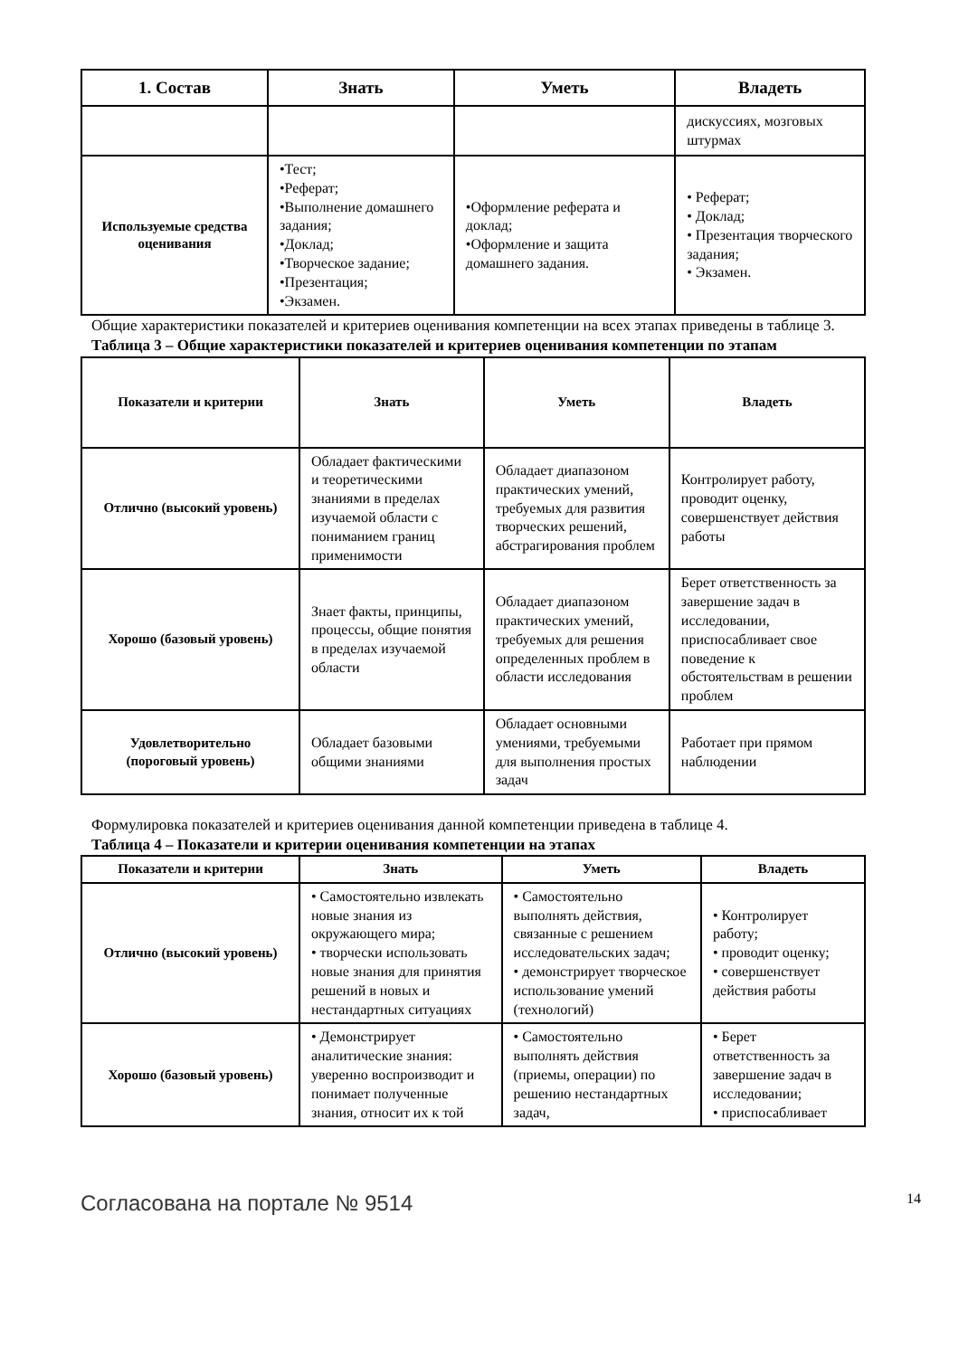| 1. Состав | Знать | Уметь | Владеть |
| --- | --- | --- | --- |
| | | | дискуссиях, мозговых штурмах |
| Используемые средства оценивания | •Тест; •Реферат; •Выполнение домашнего задания; •Доклад; •Творческое задание; •Презентация; •Экзамен. | •Оформление реферата и доклад; •Оформление и защита домашнего задания. | • Реферат; • Доклад; • Презентация творческого задания; • Экзамен. |
Общие характеристики показателей и критериев оценивания компетенции на всех этапах приведены в таблице 3.
Таблица 3 – Общие характеристики показателей и критериев оценивания компетенции по этапам
| Показатели и критерии | Знать | Уметь | Владеть |
| --- | --- | --- | --- |
| Отлично (высокий уровень) | Обладает фактическими и теоретическими знаниями в пределах изучаемой области с пониманием границ применимости | Обладает диапазоном практических умений, требуемых для развития творческих решений, абстрагирования проблем | Контролирует работу, проводит оценку, совершенствует действия работы |
| Хорошо (базовый уровень) | Знает факты, принципы, процессы, общие понятия в пределах изучаемой области | Обладает диапазоном практических умений, требуемых для решения определенных проблем в области исследования | Берет ответственность за завершение задач в исследовании, приспосабливает свое поведение к обстоятельствам в решении проблем |
| Удовлетворительно (пороговый уровень) | Обладает базовыми общими знаниями | Обладает основными умениями, требуемыми для выполнения простых задач | Работает при прямом наблюдении |
Формулировка показателей и критериев оценивания данной компетенции приведена в таблице 4.
Таблица 4 – Показатели и критерии оценивания компетенции на этапах
| Показатели и критерии | Знать | Уметь | Владеть |
| --- | --- | --- | --- |
| Отлично (высокий уровень) | • Самостоятельно извлекать новые знания из окружающего мира; • творчески использовать новые знания для принятия решений в новых и нестандартных ситуациях | • Самостоятельно выполнять действия, связанные с решением исследовательских задач; • демонстрирует творческое использование умений (технологий) | • Контролирует работу; • проводит оценку; • совершенствует действия работы |
| Хорошо (базовый уровень) | • Демонстрирует аналитические знания: уверенно воспроизводит и понимает полученные знания, относит их к той | • Самостоятельно выполнять действия (приемы, операции) по решению нестандартных задач, | • Берет ответственность за завершение задач в исследовании; • приспосабливает |
Согласована на портале № 9514 14